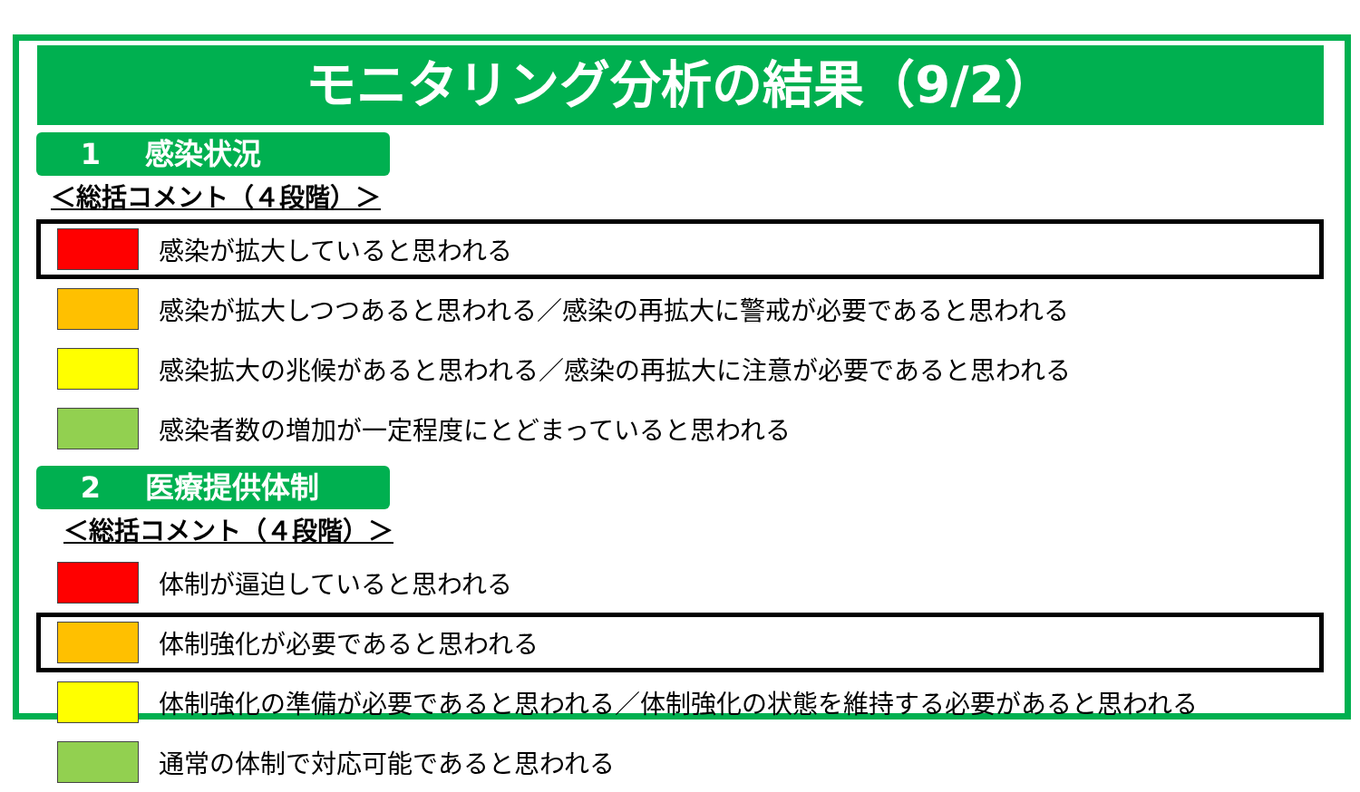モニタリング分析の結果（9/2）
1 感染状況
＜総括コメント（４段階）＞
感染が拡大していると思われる
感染が拡大しつつあると思われる／感染の再拡大に警戒が必要であると思われる
感染拡大の兆候があると思われる／感染の再拡大に注意が必要であると思われる
感染者数の増加が一定程度にとどまっていると思われる
2 医療提供体制
＜総括コメント（４段階）＞
体制が逼迫していると思われる
体制強化が必要であると思われる
体制強化の準備が必要であると思われる／体制強化の状態を維持する必要があると思われる
通常の体制で対応可能であると思われる